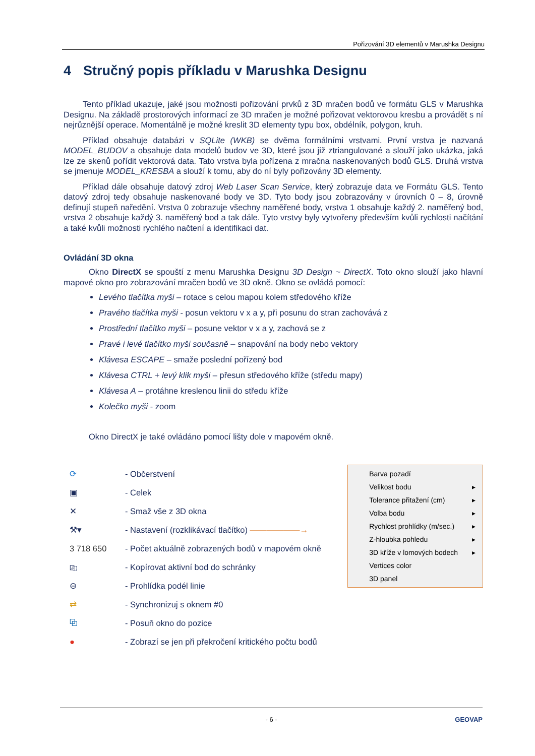Pořizování 3D elementů v Marushka Designu
4 Stručný popis příkladu v Marushka Designu
Tento příklad ukazuje, jaké jsou možnosti pořizování prvků z 3D mračen bodů ve formátu GLS v Marushka Designu. Na základě prostorových informací ze 3D mračen je možné pořizovat vektorovou kresbu a provádět s ní nejrůznější operace. Momentálně je možné kreslit 3D elementy typu box, obdélník, polygon, kruh.
Příklad obsahuje databázi v SQLite (WKB) se dvěma formálními vrstvami. První vrstva je nazvaná MODEL_BUDOV a obsahuje data modelů budov ve 3D, které jsou již ztriangulované a slouží jako ukázka, jaká lze ze skenů pořídit vektorová data. Tato vrstva byla pořízena z mračna naskenovaných bodů GLS. Druhá vrstva se jmenuje MODEL_KRESBA a slouží k tomu, aby do ní byly pořizovány 3D elementy.
Příklad dále obsahuje datový zdroj Web Laser Scan Service, který zobrazuje data ve Formátu GLS. Tento datový zdroj tedy obsahuje naskenované body ve 3D. Tyto body jsou zobrazovány v úrovních 0 – 8, úrovně definují stupeň naředění. Vrstva 0 zobrazuje všechny naměřené body, vrstva 1 obsahuje každý 2. naměřený bod, vrstva 2 obsahuje každý 3. naměřený bod a tak dále. Tyto vrstvy byly vytvořeny především kvůli rychlosti načítání a také kvůli možnosti rychlého načtení a identifikaci dat.
Ovládání 3D okna
Okno DirectX se spouští z menu Marushka Designu 3D Design ~ DirectX. Toto okno slouží jako hlavní mapové okno pro zobrazování mračen bodů ve 3D okně. Okno se ovládá pomocí:
Levého tlačítka myši – rotace s celou mapou kolem středového kříže
Pravého tlačítka myši - posun vektoru v x a y, při posunu do stran zachovává z
Prostřední tlačítko myši – posune vektor v x a y, zachová se z
Pravé i levé tlačítko myši současně – snapování na body nebo vektory
Klávesa ESCAPE – smaže poslední pořízený bod
Klávesa CTRL + levý klik myši – přesun středového kříže (středu mapy)
Klávesa A – protáhne kreslenou linii do středu kříže
Kolečko myši - zoom
Okno DirectX je také ovládáno pomocí lišty dole v mapovém okně.
⟳ - Občerstvení
▣ - Celek
✕ - Smaž vše z 3D okna
⚒▾ - Nastavení (rozklikávací tlačítko) ——————→
3 718 650 - Počet aktuálně zobrazených bodů v mapovém okně
⎘ - Kopírovat aktivní bod do schránky
⊖ - Prohlídka podél linie
⇄ - Synchronizuj s oknem #0
⧉ - Posuň okno do pozice
● - Zobrazí se jen při překročení kritického počtu bodů
Barva pozadí
Velikost bodu ▸
Tolerance přitažení (cm) ▸
Volba bodu ▸
Rychlost prohlídky (m/sec.) ▸
Z-hloubka pohledu ▸
3D kříže v lomových bodech ▸
Vertices color
3D panel
- 6 - GEOVAP